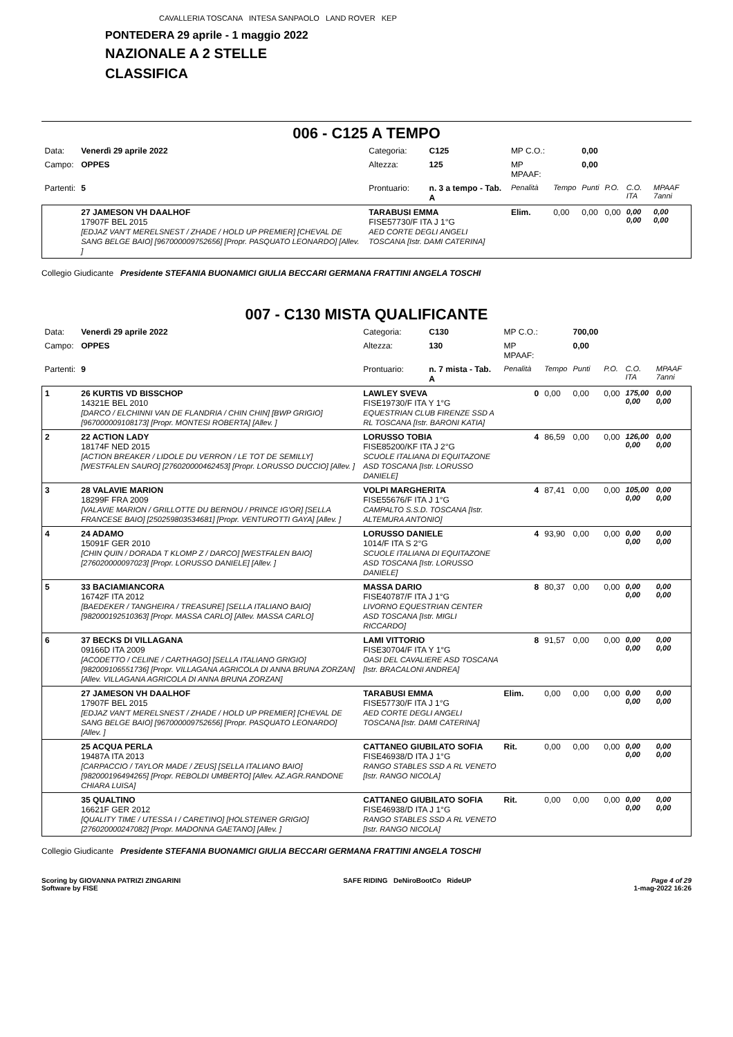CAVALLERIA TOSCANA INTESA SANPAOLO LAND ROVER KEP
PONTEDERA 29 aprile - 1 maggio 2022
NAZIONALE A 2 STELLE
CLASSIFICA
006 - C125 A TEMPO
| Data: | Venerdì 29 aprile 2022 | Categoria: | C125 | MP C.O.: | | 0,00 | | | |
| Campo: | OPPES | Altezza: | 125 | MP MPAAF: | | 0,00 | | | |
| Partenti: | 5 | Prontuario: | n. 3 a tempo - Tab. A | Penalità | Tempo | Punti | P.O. | C.O. ITA | MPAAF 7anni |
| | 27 JAMESON VH DAALHOF 17907F BEL 2015 [EDJAZ VAN'T MERELSNEST / ZHADE / HOLD UP PREMIER] [CHEVAL DE SANG BELGE BAIO] [967000009752656] [Propr. PASQUATO LEONARDO] [Allev. ] | TARABUSI EMMA FISE57730/F ITA J 1°G AED CORTE DEGLI ANGELI TOSCANA [Istr. DAMI CATERINA] | | Elim. | 0,00 | 0,00 | 0,00 | 0,00 0,00 | 0,00 0,00 |
Collegio Giudicante Presidente STEFANIA BUONAMICI GIULIA BECCARI GERMANA FRATTINI ANGELA TOSCHI
007 - C130 MISTA QUALIFICANTE
| Data: | Venerdì 29 aprile 2022 | Categoria: | C130 | MP C.O.: | | 700,00 | | | |
| Campo: | OPPES | Altezza: | 130 | MP MPAAF: | | 0,00 | | | |
| Partenti: | 9 | Prontuario: | n. 7 mista - Tab. A | Penalità | Tempo | Punti | P.O. | C.O. ITA | MPAAF 7anni |
| 1 | 26 KURTIS VD BISSCHOP 14321E BEL 2010 [DARCO / ELCHINNI VAN DE FLANDRIA / CHIN CHIN] [BWP GRIGIO] [967000009108173] [Propr. MONTESI ROBERTA] [Allev. ] | LAWLEY SVEVA FISE19730/F ITA Y 1°G EQUESTRIAN CLUB FIRENZE SSD A RL TOSCANA [Istr. BARONI KATIA] | | 0 | 0,00 | 0,00 | 0,00 | 175,00 0,00 | 0,00 0,00 |
| 2 | 22 ACTION LADY 18174F NED 2015 [ACTION BREAKER / LIDOLE DU VERRON / LE TOT DE SEMILLY] [WESTFALEN SAURO] [276020000462453] [Propr. LORUSSO DUCCIO] [Allev. ] | LORUSSO TOBIA FISE85200/KF ITA J 2°G SCUOLE ITALIANA DI EQUITAZONE ASD TOSCANA [Istr. LORUSSO DANIELE] | | 4 | 86,59 | 0,00 | 0,00 | 126,00 0,00 | 0,00 0,00 |
| 3 | 28 VALAVIE MARION 18299F FRA 2009 [VALAVIE MARION / GRILLOTTE DU BERNOU / PRINCE IG'OR] [SELLA FRANCESE BAIO] [250259803534681] [Propr. VENTUROTTI GAYA] [Allev. ] | VOLPI MARGHERITA FISE55676/F ITA J 1°G CAMPALTO S.S.D. TOSCANA [Istr. ALTEMURA ANTONIO] | | 4 | 87,41 | 0,00 | 0,00 | 105,00 0,00 | 0,00 0,00 |
| 4 | 24 ADAMO 15091F GER 2010 [CHIN QUIN / DORADA T KLOMP Z / DARCO] [WESTFALEN BAIO] [276020000097023] [Propr. LORUSSO DANIELE] [Allev. ] | LORUSSO DANIELE 1014/F ITA S 2°G SCUOLE ITALIANA DI EQUITAZONE ASD TOSCANA [Istr. LORUSSO DANIELE] | | 4 | 93,90 | 0,00 | 0,00 | 0,00 0,00 | 0,00 0,00 |
| 5 | 33 BACIAMIANCORA 16742F ITA 2012 [BAEDEKER / TANGHEIRA / TREASURE] [SELLA ITALIANO BAIO] [982000192510363] [Propr. MASSA CARLO] [Allev. MASSA CARLO] | MASSA DARIO FISE40787/F ITA J 1°G LIVORNO EQUESTRIAN CENTER ASD TOSCANA [Istr. MIGLI RICCARDO] | | 8 | 80,37 | 0,00 | 0,00 | 0,00 0,00 | 0,00 0,00 |
| 6 | 37 BECKS DI VILLAGANA 09166D ITA 2009 [ACODETTO / CELINE / CARTHAGO] [SELLA ITALIANO GRIGIO] [982009106551736] [Propr. VILLAGANA AGRICOLA DI ANNA BRUNA ZORZAN] [Allev. VILLAGANA AGRICOLA DI ANNA BRUNA ZORZAN] | LAMI VITTORIO FISE30704/F ITA Y 1°G OASI DEL CAVALIERE ASD TOSCANA [Istr. BRACALONI ANDREA] | | 8 | 91,57 | 0,00 | 0,00 | 0,00 0,00 | 0,00 0,00 |
| | 27 JAMESON VH DAALHOF 17907F BEL 2015 [EDJAZ VAN'T MERELSNEST / ZHADE / HOLD UP PREMIER] [CHEVAL DE SANG BELGE BAIO] [967000009752656] [Propr. PASQUATO LEONARDO] [Allev. ] | TARABUSI EMMA FISE57730/F ITA J 1°G AED CORTE DEGLI ANGELI TOSCANA [Istr. DAMI CATERINA] | | Elim. | 0,00 | 0,00 | 0,00 | 0,00 0,00 | 0,00 0,00 |
| | 25 ACQUA PERLA 19487A ITA 2013 [CARPACCIO / TAYLOR MADE / ZEUS] [SELLA ITALIANO BAIO] [982000196494265] [Propr. REBOLDI UMBERTO] [Allev. AZ.AGR.RANDONE CHIARA LUISA] | CATTANEO GIUBILATO SOFIA FISE46938/D ITA J 1°G RANGO STABLES SSD A RL VENETO [Istr. RANGO NICOLA] | | Rit. | 0,00 | 0,00 | 0,00 | 0,00 0,00 | 0,00 0,00 |
| | 35 QUALTINO 16621F GER 2012 [QUALITY TIME / UTESSA I / CARETINO] [HOLSTEINER GRIGIO] [276020000247082] [Propr. MADONNA GAETANO] [Allev. ] | CATTANEO GIUBILATO SOFIA FISE46938/D ITA J 1°G RANGO STABLES SSD A RL VENETO [Istr. RANGO NICOLA] | | Rit. | 0,00 | 0,00 | 0,00 | 0,00 0,00 | 0,00 0,00 |
Collegio Giudicante Presidente STEFANIA BUONAMICI GIULIA BECCARI GERMANA FRATTINI ANGELA TOSCHI
Scoring by GIOVANNA PATRIZI ZINGARINI
Software by FISE
SAFE RIDING DeNiroBootCo RideUP
Page 4 of 29
1-mag-2022 16:26